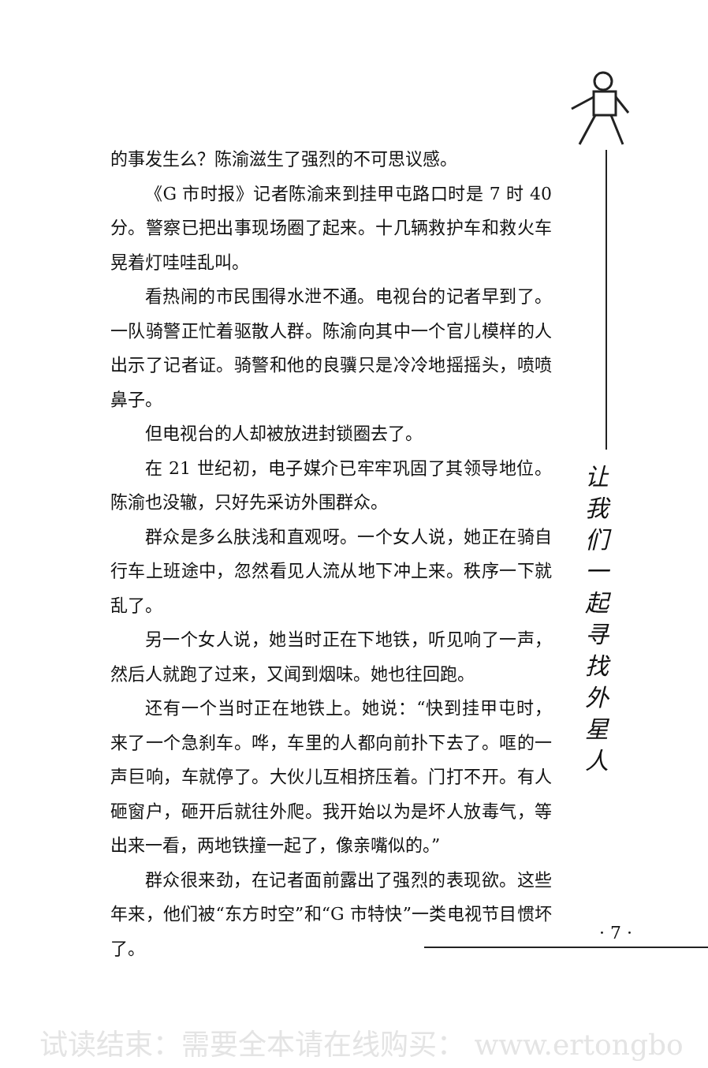的事发生么？陈渝滋生了强烈的不可思议感。
《G 市时报》记者陈渝来到挂甲屯路口时是 7 时 40 分。警察已把出事现场圈了起来。十几辆救护车和救火车晃着灯哇哇乱叫。
看热闹的市民围得水泄不通。电视台的记者早到了。一队骑警正忙着驱散人群。陈渝向其中一个官儿模样的人出示了记者证。骑警和他的良骥只是冷冷地摇摇头，喷喷鼻子。
但电视台的人却被放进封锁圈去了。
在 21 世纪初，电子媒介已牢牢巩固了其领导地位。陈渝也没辙，只好先采访外围群众。
群众是多么肤浅和直观呀。一个女人说，她正在骑自行车上班途中，忽然看见人流从地下冲上来。秩序一下就乱了。
另一个女人说，她当时正在下地铁，听见响了一声，然后人就跑了过来，又闻到烟味。她也往回跑。
还有一个当时正在地铁上。她说：“快到挂甲屯时，来了一个急刹车。哗，车里的人都向前扑下去了。哐的一声巨响，车就停了。大伙儿互相挤压着。门打不开。有人砸窗户，砸开后就往外爬。我开始以为是坏人放毒气，等出来一看，两地铁撞一起了，像亲嘴似的。”
群众很来劲，在记者面前露出了强烈的表现欲。这些年来，他们被“东方时空”和“G 市特快”一类电视节目惯坏了。
让我们一起寻找外星人
· 7 ·
试读结束：需要全本请在线购买： www.ertongbo